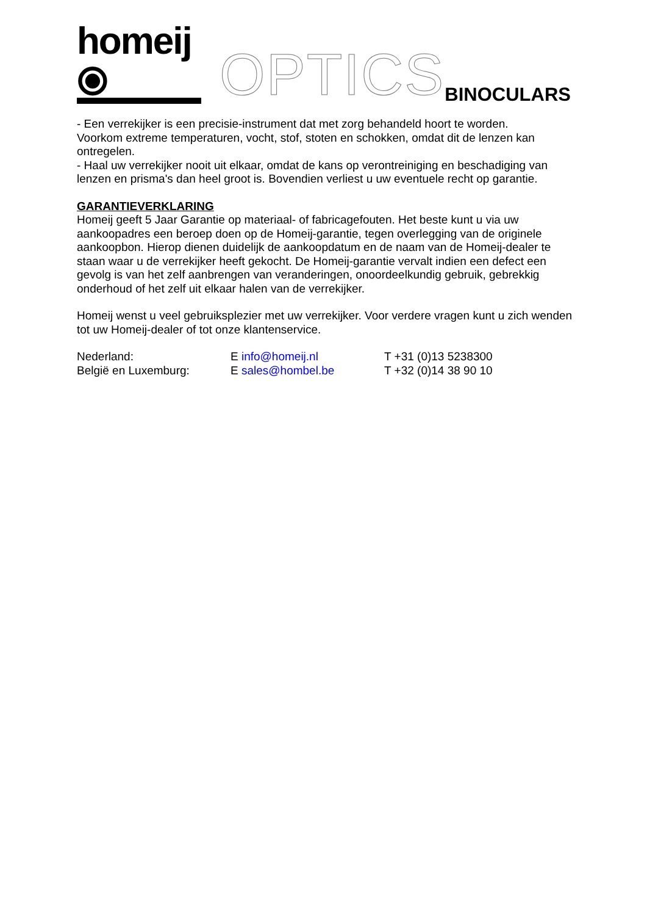homeij ⦿ OPTICS
BINOCULARS
- Een verrekijker is een precisie-instrument dat met zorg behandeld hoort te worden.
Voorkom extreme temperaturen, vocht, stof, stoten en schokken, omdat dit de lenzen kan ontregelen.
- Haal uw verrekijker nooit uit elkaar, omdat de kans op verontreiniging en beschadiging van lenzen en prisma's dan heel groot is. Bovendien verliest u uw eventuele recht op garantie.
GARANTIEVERKLARING
Homeij geeft 5 Jaar Garantie op materiaal- of fabricagefouten. Het beste kunt u via uw aankoopadres een beroep doen op de Homeij-garantie, tegen overlegging van de originele aankoopbon. Hierop dienen duidelijk de aankoopdatum en de naam van de Homeij-dealer te staan waar u de verrekijker heeft gekocht. De Homeij-garantie vervalt indien een defect een gevolg is van het zelf aanbrengen van veranderingen, onoordeelkundig gebruik, gebrekkig onderhoud of het zelf uit elkaar halen van de verrekijker.
Homeij wenst u veel gebruiksplezier met uw verrekijker. Voor verdere vragen kunt u zich wenden tot uw Homeij-dealer of tot onze klantenservice.
Nederland: E info@homeij.nl T +31 (0)13 5238300
België en Luxemburg: E sales@hombel.be T +32 (0)14 38 90 10